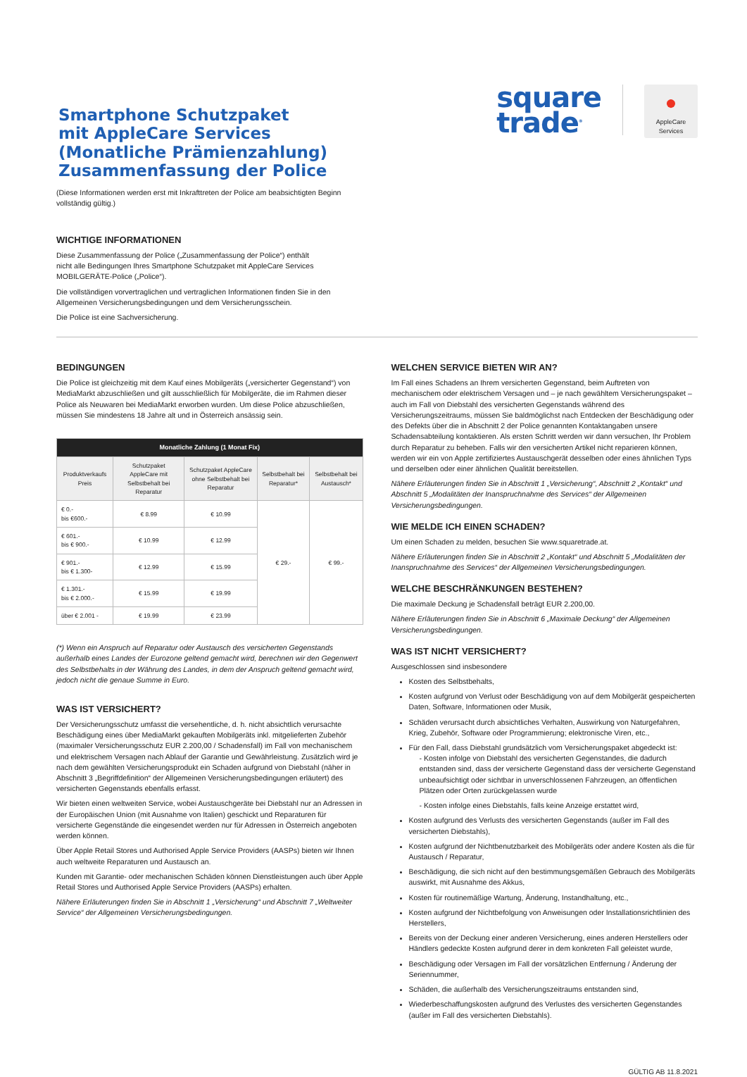Smartphone Schutzpaket
mit AppleCare Services
(Monatliche Prämienzahlung)
Zusammenfassung der Police
(Diese Informationen werden erst mit Inkrafttreten der Police am beabsichtigten Beginn
vollständig gültig.)
square
trade<sup>®</sup>
●
AppleCare
Services
WICHTIGE INFORMATIONEN
Diese Zusammenfassung der Police („Zusammenfassung der Police“) enthält
nicht alle Bedingungen Ihres Smartphone Schutzpaket mit AppleCare Services
MOBILGERÄTE-Police („Police“).
Die vollständigen vorvertraglichen und vertraglichen Informationen finden Sie in den
Allgemeinen Versicherungsbedingungen und dem Versicherungsschein.
Die Police ist eine Sachversicherung.
BEDINGUNGEN
Die Police ist gleichzeitig mit dem Kauf eines Mobilgeräts („versicherter Gegenstand“) von MediaMarkt abzuschließen und gilt ausschließlich für Mobilgeräte, die im Rahmen dieser Police als Neuwaren bei MediaMarkt erworben wurden. Um diese Police abzuschließen, müssen Sie mindestens 18 Jahre alt und in Österreich ansässig sein.
| Monatliche Zahlung (1 Monat Fix) | | | | |
| --- | --- | --- | --- | --- |
| Produktverkaufs Preis | Schutzpaket AppleCare mit Selbstbehalt bei Reparatur | Schutzpaket AppleCare ohne Selbstbehalt bei Reparatur | Selbstbehalt bei Reparatur* | Selbstbehalt bei Austausch* |
| € 0.- bis €600.- | € 8.99 | € 10.99 | € 29.- | € 99.- |
| € 601.- bis € 900.- | € 10.99 | € 12.99 | | |
| € 901.- bis € 1.300- | € 12.99 | € 15.99 | | |
| € 1.301.- bis € 2.000.- | € 15.99 | € 19.99 | | |
| über € 2.001 - | € 19.99 | € 23.99 | | |
(*) Wenn ein Anspruch auf Reparatur oder Austausch des versicherten Gegenstands außerhalb eines Landes der Eurozone geltend gemacht wird, berechnen wir den Gegenwert des Selbstbehalts in der Währung des Landes, in dem der Anspruch geltend gemacht wird, jedoch nicht die genaue Summe in Euro.
WAS IST VERSICHERT?
Der Versicherungsschutz umfasst die versehentliche, d. h. nicht absichtlich verursachte Beschädigung eines über MediaMarkt gekauften Mobilgeräts inkl. mitgelieferten Zubehör (maximaler Versicherungsschutz EUR 2.200,00 / Schadensfall) im Fall von mechanischem und elektrischem Versagen nach Ablauf der Garantie und Gewährleistung. Zusätzlich wird je nach dem gewählten Versicherungsprodukt ein Schaden aufgrund von Diebstahl (näher in Abschnitt 3 „Begriffdefinition“ der Allgemeinen Versicherungsbedingungen erläutert) des versicherten Gegenstands ebenfalls erfasst.
Wir bieten einen weltweiten Service, wobei Austauschgeräte bei Diebstahl nur an Adressen in der Europäischen Union (mit Ausnahme von Italien) geschickt und Reparaturen für versicherte Gegenstände die eingesendet werden nur für Adressen in Österreich angeboten werden können.
Über Apple Retail Stores und Authorised Apple Service Providers (AASPs) bieten wir Ihnen auch weltweite Reparaturen und Austausch an.
Kunden mit Garantie- oder mechanischen Schäden können Dienstleistungen auch über Apple Retail Stores und Authorised Apple Service Providers (AASPs) erhalten.
Nähere Erläuterungen finden Sie in Abschnitt 1 „Versicherung“ und Abschnitt 7 „Weltweiter Service“ der Allgemeinen Versicherungsbedingungen.
WELCHEN SERVICE BIETEN WIR AN?
Im Fall eines Schadens an Ihrem versicherten Gegenstand, beim Auftreten von mechanischem oder elektrischem Versagen und – je nach gewähltem Versicherungspaket – auch im Fall von Diebstahl des versicherten Gegenstands während des Versicherungszeitraums, müssen Sie baldmöglichst nach Entdecken der Beschädigung oder des Defekts über die in Abschnitt 2 der Police genannten Kontaktangaben unsere Schadensabteilung kontaktieren. Als ersten Schritt werden wir dann versuchen, Ihr Problem durch Reparatur zu beheben. Falls wir den versicherten Artikel nicht reparieren können, werden wir ein von Apple zertifiziertes Austauschgerät desselben oder eines ähnlichen Typs und derselben oder einer ähnlichen Qualität bereitstellen.
Nähere Erläuterungen finden Sie in Abschnitt 1 „Versicherung“, Abschnitt 2 „Kontakt“ und Abschnitt 5 „Modalitäten der Inanspruchnahme des Services“ der Allgemeinen Versicherungsbedingungen.
WIE MELDE ICH EINEN SCHADEN?
Um einen Schaden zu melden, besuchen Sie www.squaretrade.at.
Nähere Erläuterungen finden Sie in Abschnitt 2 „Kontakt“ und Abschnitt 5 „Modalitäten der Inanspruchnahme des Services“ der Allgemeinen Versicherungsbedingungen.
WELCHE BESCHRÄNKUNGEN BESTEHEN?
Die maximale Deckung je Schadensfall beträgt EUR 2.200,00.
Nähere Erläuterungen finden Sie in Abschnitt 6 „Maximale Deckung“ der Allgemeinen Versicherungsbedingungen.
WAS IST NICHT VERSICHERT?
Ausgeschlossen sind insbesondere
Kosten des Selbstbehalts,
Kosten aufgrund von Verlust oder Beschädigung von auf dem Mobilgerät gespeicherten Daten, Software, Informationen oder Musik,
Schäden verursacht durch absichtliches Verhalten, Auswirkung von Naturgefahren, Krieg, Zubehör, Software oder Programmierung; elektronische Viren, etc.,
Für den Fall, dass Diebstahl grundsätzlich vom Versicherungspaket abgedeckt ist:
- Kosten infolge von Diebstahl des versicherten Gegenstandes, die dadurch entstanden sind, dass der versicherte Gegenstand dass der versicherte Gegenstand unbeaufsichtigt oder sichtbar in unverschlossenen Fahrzeugen, an öffentlichen Plätzen oder Orten zurückgelassen wurde
- Kosten infolge eines Diebstahls, falls keine Anzeige erstattet wird,
Kosten aufgrund des Verlusts des versicherten Gegenstands (außer im Fall des versicherten Diebstahls),
Kosten aufgrund der Nichtbenutzbarkeit des Mobilgeräts oder andere Kosten als die für Austausch / Reparatur,
Beschädigung, die sich nicht auf den bestimmungsgemäßen Gebrauch des Mobilgeräts auswirkt, mit Ausnahme des Akkus,
Kosten für routinemäßige Wartung, Änderung, Instandhaltung, etc.,
Kosten aufgrund der Nichtbefolgung von Anweisungen oder Installationsrichtlinien des Herstellers,
Bereits von der Deckung einer anderen Versicherung, eines anderen Herstellers oder Händlers gedeckte Kosten aufgrund derer in dem konkreten Fall geleistet wurde,
Beschädigung oder Versagen im Fall der vorsätzlichen Entfernung / Änderung der Seriennummer,
Schäden, die außerhalb des Versicherungszeitraums entstanden sind,
Wiederbeschaffungskosten aufgrund des Verlustes des versicherten Gegenstandes (außer im Fall des versicherten Diebstahls).
GÜLTIG AB 11.8.2021